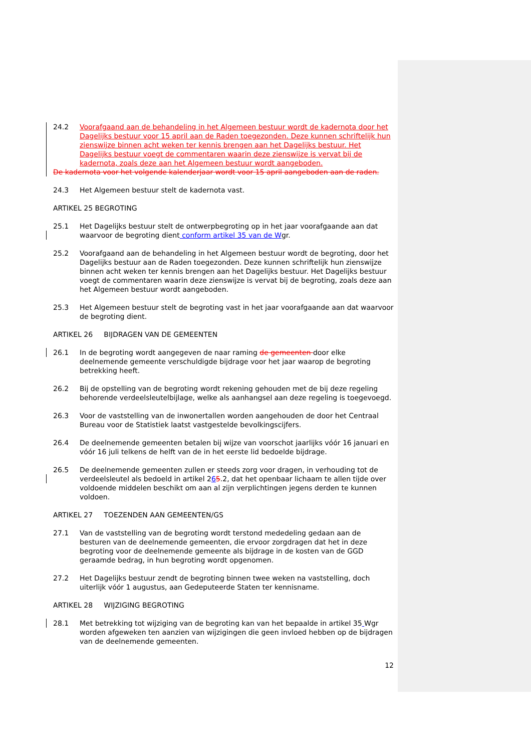24.2 Voorafgaand aan de behandeling in het Algemeen bestuur wordt de kadernota door het Dagelijks bestuur voor 15 april aan de Raden toegezonden. Deze kunnen schriftelijk hun zienswijze binnen acht weken ter kennis brengen aan het Dagelijks bestuur. Het Dagelijks bestuur voegt de commentaren waarin deze zienswijze is vervat bij de kadernota, zoals deze aan het Algemeen bestuur wordt aangeboden.
De kadernota voor het volgende kalenderjaar wordt voor 15 april aangeboden aan de raden.
24.3 Het Algemeen bestuur stelt de kadernota vast.
ARTIKEL 25 BEGROTING
25.1 Het Dagelijks bestuur stelt de ontwerpbegroting op in het jaar voorafgaande aan dat waarvoor de begroting dient conform artikel 35 van de Wgr.
25.2 Voorafgaand aan de behandeling in het Algemeen bestuur wordt de begroting, door het Dagelijks bestuur aan de Raden toegezonden. Deze kunnen schriftelijk hun zienswijze binnen acht weken ter kennis brengen aan het Dagelijks bestuur. Het Dagelijks bestuur voegt de commentaren waarin deze zienswijze is vervat bij de begroting, zoals deze aan het Algemeen bestuur wordt aangeboden.
25.3 Het Algemeen bestuur stelt de begroting vast in het jaar voorafgaande aan dat waarvoor de begroting dient.
ARTIKEL 26 BIJDRAGEN VAN DE GEMEENTEN
26.1 In de begroting wordt aangegeven de naar raming de gemeenten door elke deelnemende gemeente verschuldigde bijdrage voor het jaar waarop de begroting betrekking heeft.
26.2 Bij de opstelling van de begroting wordt rekening gehouden met de bij deze regeling behorende verdeelsleutelbijlage, welke als aanhangsel aan deze regeling is toegevoegd.
26.3 Voor de vaststelling van de inwonertallen worden aangehouden de door het Centraal Bureau voor de Statistiek laatst vastgestelde bevolkingscijfers.
26.4 De deelnemende gemeenten betalen bij wijze van voorschot jaarlijks vóór 16 januari en vóór 16 juli telkens de helft van de in het eerste lid bedoelde bijdrage.
26.5 De deelnemende gemeenten zullen er steeds zorg voor dragen, in verhouding tot de verdeelsleutel als bedoeld in artikel 265.2, dat het openbaar lichaam te allen tijde over voldoende middelen beschikt om aan al zijn verplichtingen jegens derden te kunnen voldoen.
ARTIKEL 27 TOEZENDEN AAN GEMEENTEN/GS
27.1 Van de vaststelling van de begroting wordt terstond mededeling gedaan aan de besturen van de deelnemende gemeenten, die ervoor zorgdragen dat het in deze begroting voor de deelnemende gemeente als bijdrage in de kosten van de GGD geraamde bedrag, in hun begroting wordt opgenomen.
27.2 Het Dagelijks bestuur zendt de begroting binnen twee weken na vaststelling, doch uiterlijk vóór 1 augustus, aan Gedeputeerde Staten ter kennisname.
ARTIKEL 28 WIJZIGING BEGROTING
28.1 Met betrekking tot wijziging van de begroting kan van het bepaalde in artikel 35 Wgr worden afgeweken ten aanzien van wijzigingen die geen invloed hebben op de bijdragen van de deelnemende gemeenten.
12